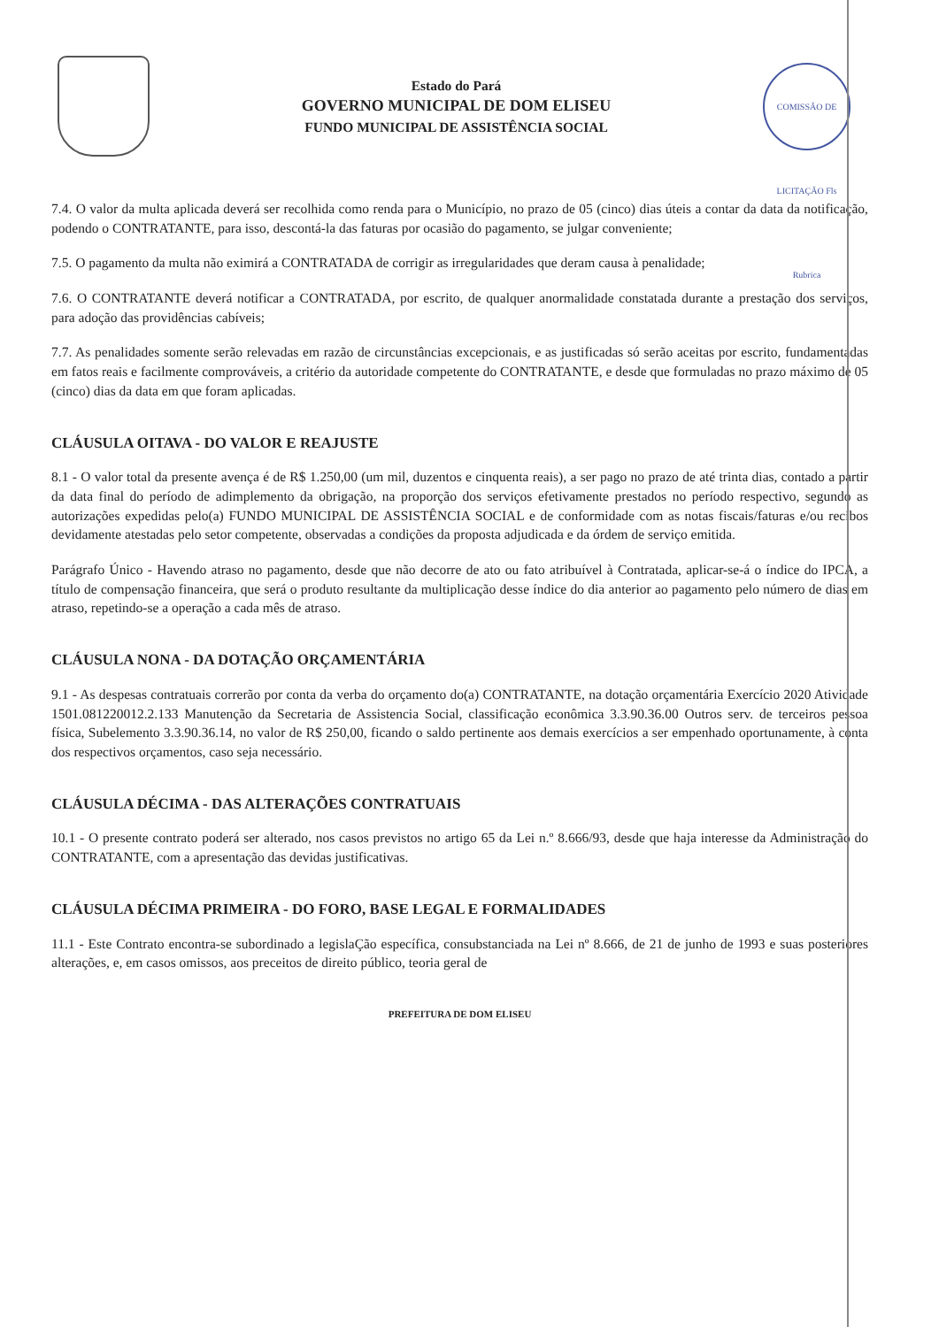Estado do Pará
GOVERNO MUNICIPAL DE DOM ELISEU
FUNDO MUNICIPAL DE ASSISTÊNCIA SOCIAL
COMISSÃO DE LICITAÇÃO Fls Rubrica
7.4. O valor da multa aplicada deverá ser recolhida como renda para o Município, no prazo de 05 (cinco) dias úteis a contar da data da notificação, podendo o CONTRATANTE, para isso, descontá-la das faturas por ocasião do pagamento, se julgar conveniente;
7.5. O pagamento da multa não eximirá a CONTRATADA de corrigir as irregularidades que deram causa à penalidade;
7.6. O CONTRATANTE deverá notificar a CONTRATADA, por escrito, de qualquer anormalidade constatada durante a prestação dos serviços, para adoção das providências cabíveis;
7.7. As penalidades somente serão relevadas em razão de circunstâncias excepcionais, e as justificadas só serão aceitas por escrito, fundamentadas em fatos reais e facilmente comprováveis, a critério da autoridade competente do CONTRATANTE, e desde que formuladas no prazo máximo de 05 (cinco) dias da data em que foram aplicadas.
CLÁUSULA OITAVA - DO VALOR E REAJUSTE
8.1 - O valor total da presente avença é de R$ 1.250,00 (um mil, duzentos e cinquenta reais), a ser pago no prazo de até trinta dias, contado a partir da data final do período de adimplemento da obrigação, na proporção dos serviços efetivamente prestados no período respectivo, segundo as autorizações expedidas pelo(a) FUNDO MUNICIPAL DE ASSISTÊNCIA SOCIAL e de conformidade com as notas fiscais/faturas e/ou recibos devidamente atestadas pelo setor competente, observadas a condições da proposta adjudicada e da órdem de serviço emitida.
Parágrafo Único - Havendo atraso no pagamento, desde que não decorre de ato ou fato atribuível à Contratada, aplicar-se-á o índice do IPCA, a título de compensação financeira, que será o produto resultante da multiplicação desse índice do dia anterior ao pagamento pelo número de dias em atraso, repetindo-se a operação a cada mês de atraso.
CLÁUSULA NONA - DA DOTAÇÃO ORÇAMENTÁRIA
9.1 - As despesas contratuais correrão por conta da verba do orçamento do(a) CONTRATANTE, na dotação orçamentária Exercício 2020 Atividade 1501.081220012.2.133 Manutenção da Secretaria de Assistencia Social, classificação econômica 3.3.90.36.00 Outros serv. de terceiros pessoa física, Subelemento 3.3.90.36.14, no valor de R$ 250,00, ficando o saldo pertinente aos demais exercícios a ser empenhado oportunamente, à conta dos respectivos orçamentos, caso seja necessário.
CLÁUSULA DÉCIMA - DAS ALTERAÇÕES CONTRATUAIS
10.1 - O presente contrato poderá ser alterado, nos casos previstos no artigo 65 da Lei n.º 8.666/93, desde que haja interesse da Administração do CONTRATANTE, com a apresentação das devidas justificativas.
CLÁUSULA DÉCIMA PRIMEIRA - DO FORO, BASE LEGAL E FORMALIDADES
11.1 - Este Contrato encontra-se subordinado a legislaÇão específica, consubstanciada na Lei nº 8.666, de 21 de junho de 1993 e suas posteriores alterações, e, em casos omissos, aos preceitos de direito público, teoria geral de
PREFEITURA DE DOM ELISEU